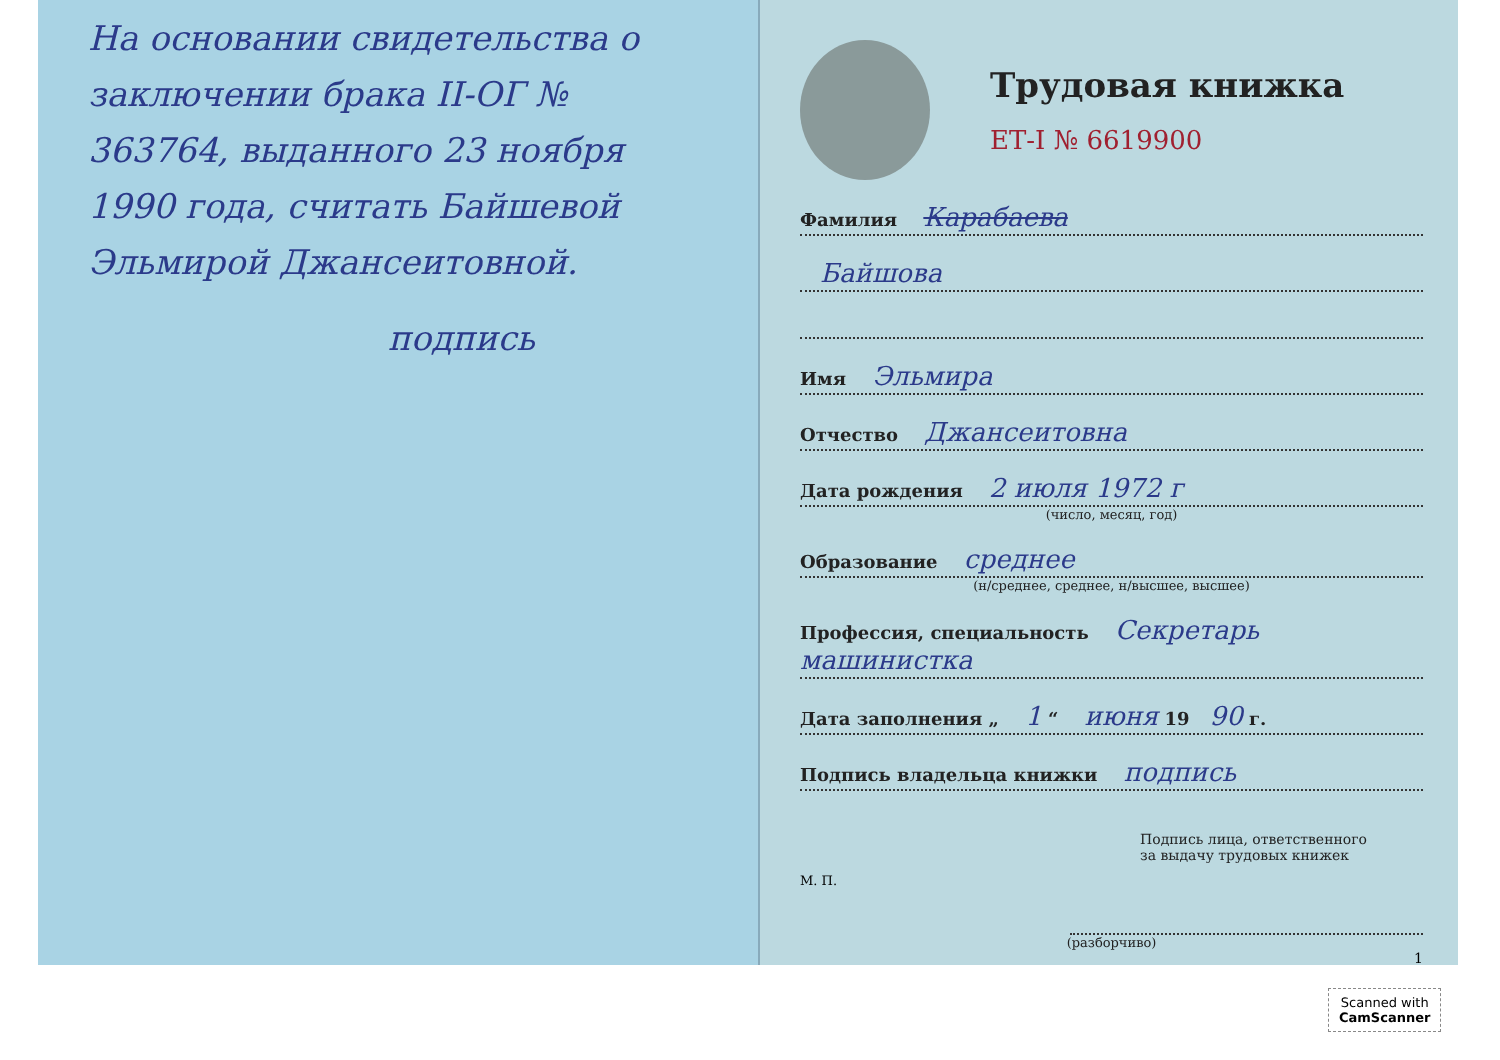На основании свидетельства о заключении брака II-ОГ № 363764, выданного 23 ноября 1990 года, считать Байшевой Эльмирой Джансеитовной.
подпись
Трудовая книжка
ЕТ-I № 6619900
Фамилия Карабаева
Байшова
Имя Эльмира
Отчество Джансеитовна
Дата рождения 2 июля 1972 г
(число, месяц, год)
Образование среднее
(н/среднее, среднее, н/высшее, высшее)
Профессия, специальность Секретарь машинистка
Дата заполнения „ 1 “ июня 19 90 г.
Подпись владельца книжки подпись
Подпись лица, ответственного
за выдачу трудовых книжек
М. П.
(разборчиво)
1
Scanned with
CamScanner